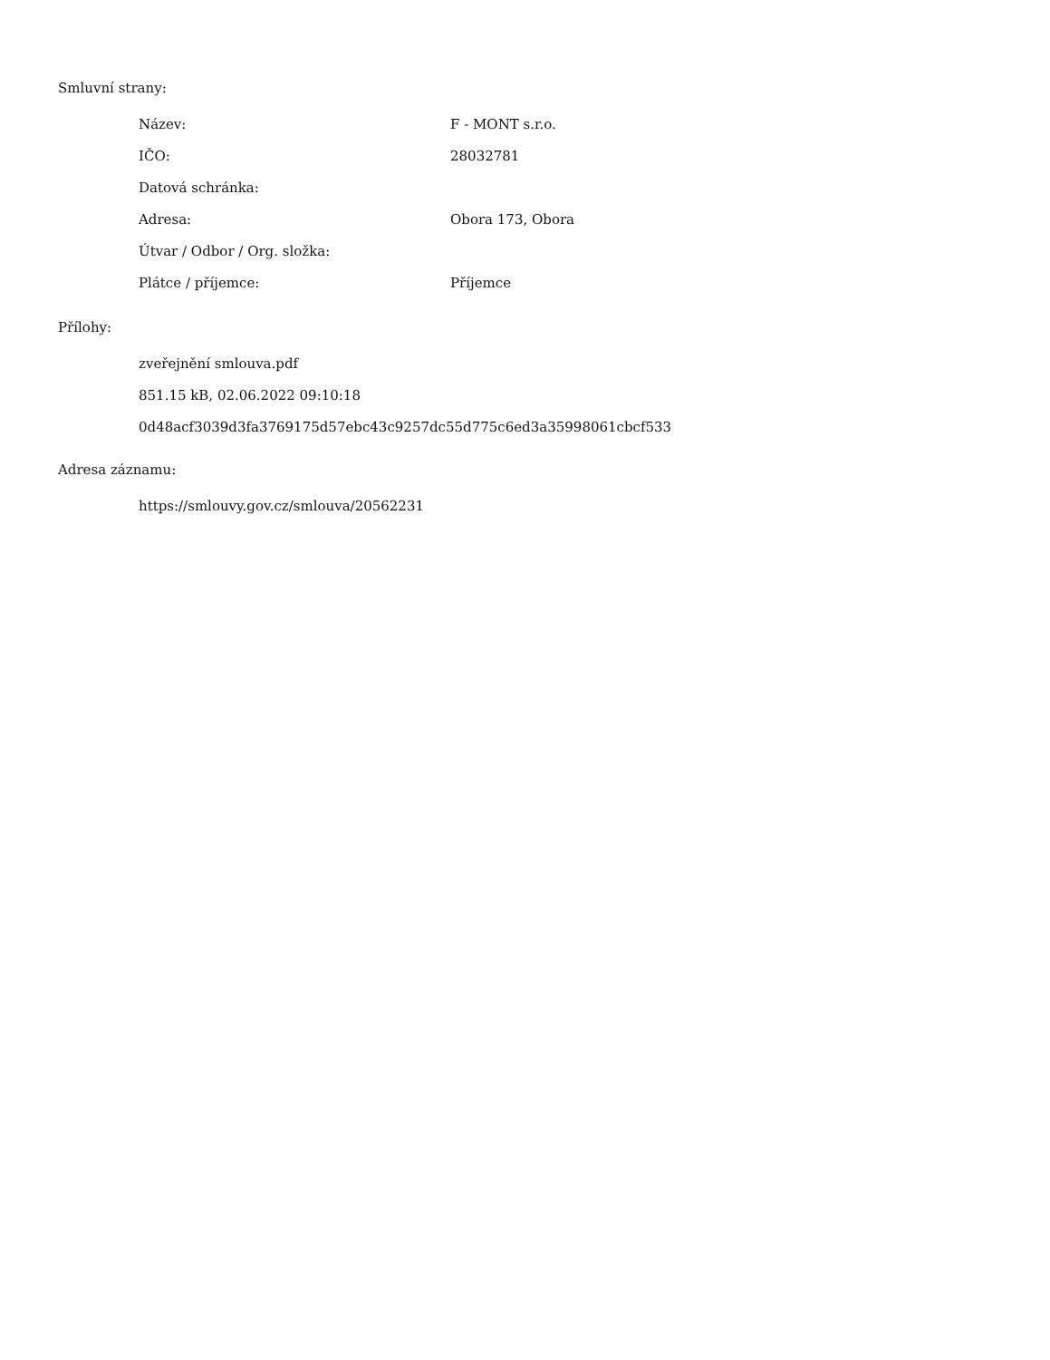Smluvní strany:
| Název: | F - MONT s.r.o. |
| IČO: | 28032781 |
| Datová schránka: | |
| Adresa: | Obora 173, Obora |
| Útvar / Odbor / Org. složka: | |
| Plátce / příjemce: | Příjemce |
Přílohy:
zveřejnění smlouva.pdf
851.15 kB, 02.06.2022 09:10:18
0d48acf3039d3fa3769175d57ebc43c9257dc55d775c6ed3a35998061cbcf533
Adresa záznamu:
https://smlouvy.gov.cz/smlouva/20562231